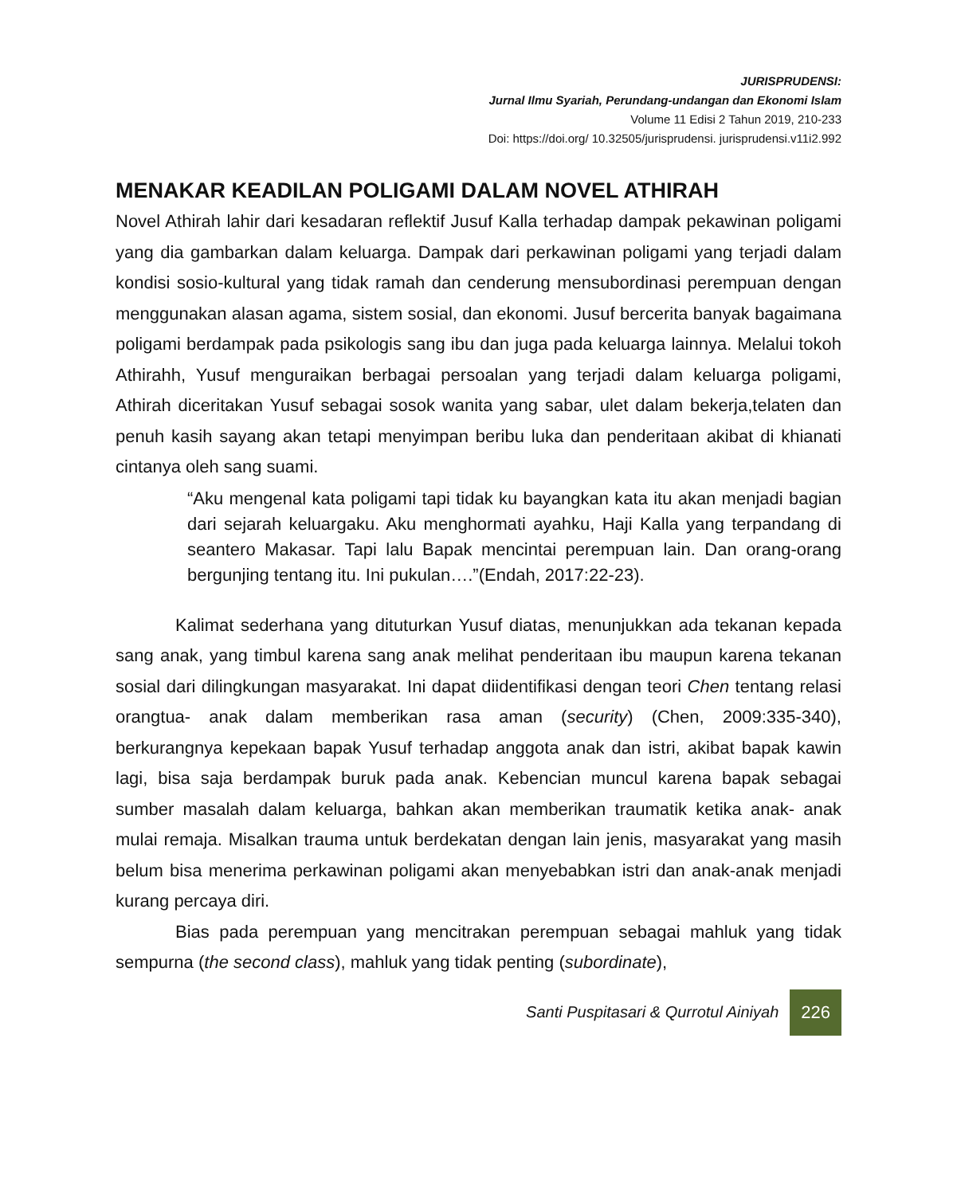JURISPRUDENSI:
Jurnal Ilmu Syariah, Perundang-undangan dan Ekonomi Islam
Volume 11 Edisi 2 Tahun 2019, 210-233
Doi: https://doi.org/ 10.32505/jurisprudensi. jurisprudensi.v11i2.992
MENAKAR KEADILAN POLIGAMI DALAM NOVEL ATHIRAH
Novel Athirah lahir dari kesadaran reflektif Jusuf Kalla terhadap dampak pekawinan poligami yang dia gambarkan dalam keluarga. Dampak dari perkawinan poligami yang terjadi dalam kondisi sosio-kultural yang tidak ramah dan cenderung mensubordinasi perempuan dengan menggunakan alasan agama, sistem sosial, dan ekonomi. Jusuf bercerita banyak bagaimana poligami berdampak pada psikologis sang ibu dan juga pada keluarga lainnya. Melalui tokoh Athirahh, Yusuf menguraikan berbagai persoalan yang terjadi dalam keluarga poligami, Athirah diceritakan Yusuf sebagai sosok wanita yang sabar, ulet dalam bekerja,telaten dan penuh kasih sayang akan tetapi menyimpan beribu luka dan penderitaan akibat di khianati cintanya oleh sang suami.
“Aku mengenal kata poligami tapi tidak ku bayangkan kata itu akan menjadi bagian dari sejarah keluargaku. Aku menghormati ayahku, Haji Kalla yang terpandang di seantero Makasar. Tapi lalu Bapak mencintai perempuan lain. Dan orang-orang bergunjing tentang itu. Ini pukulan….”(Endah, 2017:22-23).
Kalimat sederhana yang dituturkan Yusuf diatas, menunjukkan ada tekanan kepada sang anak, yang timbul karena sang anak melihat penderitaan ibu maupun karena tekanan sosial dari dilingkungan masyarakat. Ini dapat diidentifikasi dengan teori Chen tentang relasi orangtua- anak dalam memberikan rasa aman (security) (Chen, 2009:335-340), berkurangnya kepekaan bapak Yusuf terhadap anggota anak dan istri, akibat bapak kawin lagi, bisa saja berdampak buruk pada anak. Kebencian muncul karena bapak sebagai sumber masalah dalam keluarga, bahkan akan memberikan traumatik ketika anak- anak mulai remaja. Misalkan trauma untuk berdekatan dengan lain jenis, masyarakat yang masih belum bisa menerima perkawinan poligami akan menyebabkan istri dan anak-anak menjadi kurang percaya diri.
Bias pada perempuan yang mencitrakan perempuan sebagai mahluk yang tidak sempurna (the second class), mahluk yang tidak penting (subordinate),
Santi Puspitasari & Qurrotul Ainiyah 226